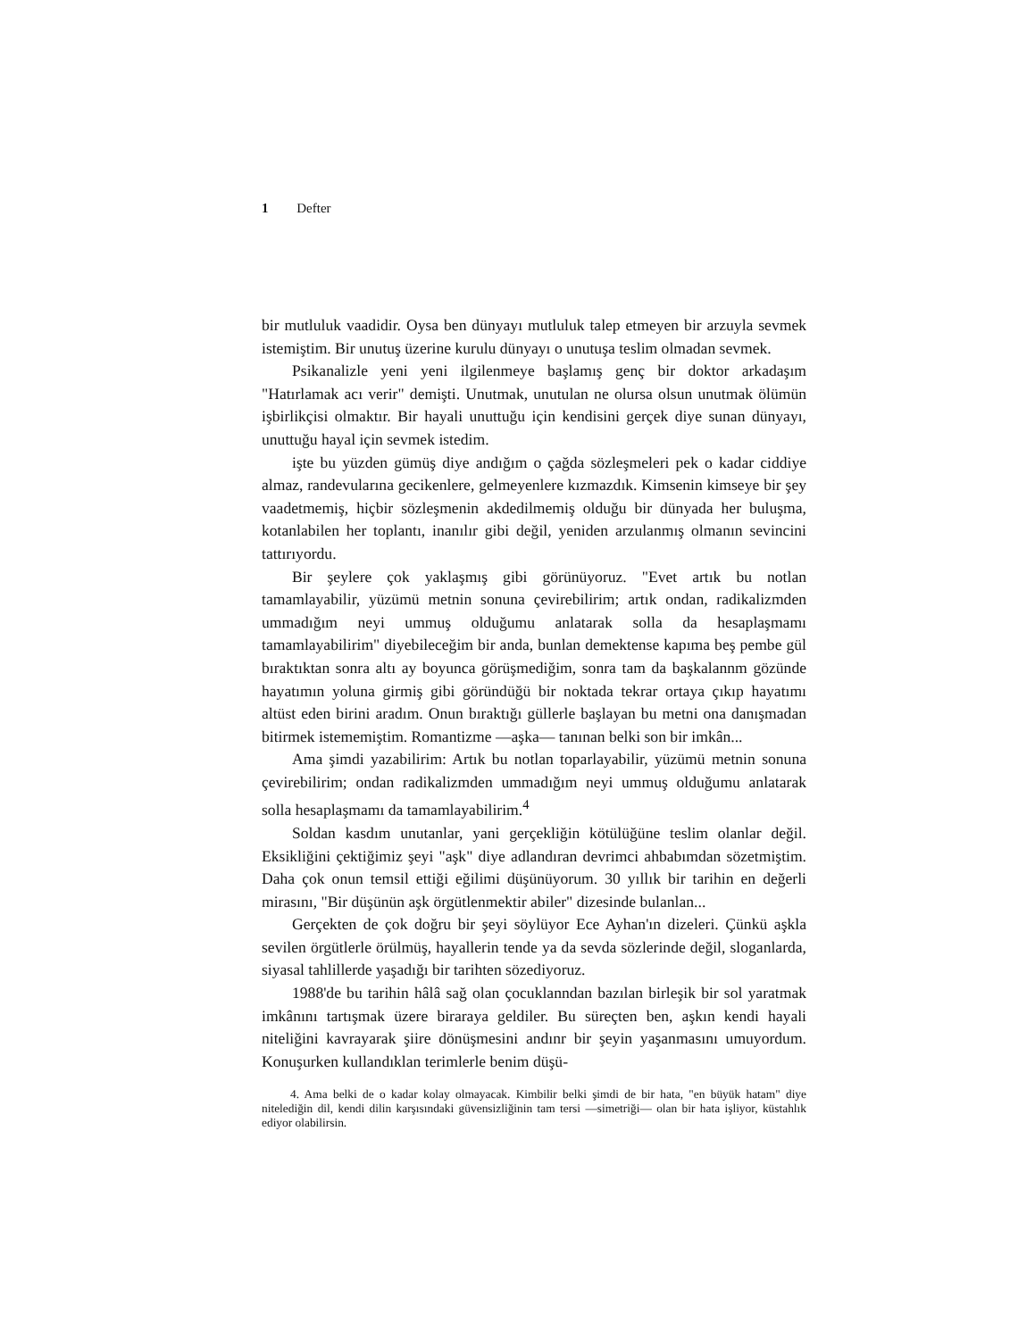1 Defter
bir mutluluk vaadidir. Oysa ben dünyayı mutluluk talep etmeyen bir arzuyla sevmek istemiştim. Bir unutuş üzerine kurulu dünyayı o unutuşa teslim olmadan sevmek.
Psikanalizle yeni yeni ilgilenmeye başlamış genç bir doktor arkadaşım "Hatırlamak acı verir" demişti. Unutmak, unutulan ne olursa olsun unutmak ölümün işbirlikçisi olmaktır. Bir hayali unuttuğu için kendisini gerçek diye sunan dünyayı, unuttuğu hayal için sevmek istedim.
işte bu yüzden gümüş diye andığım o çağda sözleşmeleri pek o kadar ciddiye almaz, randevularına gecikenlere, gelmeyenlere kızmazdık. Kimsenin kimseye bir şey vaadetmemiş, hiçbir sözleşmenin akdedilmemiş olduğu bir dünyada her buluşma, kotanlabilen her toplantı, inanılır gibi değil, yeniden arzulanmış olmanın sevincini tattırıyordu.
Bir şeylere çok yaklaşmış gibi görünüyoruz. "Evet artık bu notlan tamamlayabilir, yüzümü metnin sonuna çevirebilirim; artık ondan, radikalizmden ummadığım neyi ummuş olduğumu anlatarak solla da hesaplaşmamı tamamlayabilirim" diyebileceğim bir anda, bunlan demektense kapıma beş pembe gül bıraktıktan sonra altı ay boyunca görüşmediğim, sonra tam da başkalannm gözünde hayatımın yoluna girmiş gibi göründüğü bir noktada tekrar ortaya çıkıp hayatımı altüst eden birini aradım. Onun bıraktığı güllerle başlayan bu metni ona danışmadan bitirmek istememiştim. Romantizme —aşka— tanınan belki son bir imkân...
Ama şimdi yazabilirim: Artık bu notlan toparlayabilir, yüzümü metnin sonuna çevirebilirim; ondan radikalizmden ummadığım neyi ummuş olduğumu anlatarak solla hesaplaşmamı da tamamlayabilirim.<sup>4</sup>
Soldan kasdım unutanlar, yani gerçekliğin kötülüğüne teslim olanlar değil. Eksikliğini çektiğimiz şeyi "aşk" diye adlandıran devrimci ahbabımdan sözetmiştim. Daha çok onun temsil ettiği eğilimi düşünüyorum. 30 yıllık bir tarihin en değerli mirasını, "Bir düşünün aşk örgütlenmektir abiler" dizesinde bulanlan...
Gerçekten de çok doğru bir şeyi söylüyor Ece Ayhan'ın dizeleri. Çünkü aşkla sevilen örgütlerle örülmüş, hayallerin tende ya da sevda sözlerinde değil, sloganlarda, siyasal tahlillerde yaşadığı bir tarihten sözediyoruz.
1988'de bu tarihin hâlâ sağ olan çocuklanndan bazılan birleşik bir sol yaratmak imkânını tartışmak üzere biraraya geldiler. Bu süreçten ben, aşkın kendi hayali niteliğini kavrayarak şiire dönüşmesini andınr bir şeyin yaşanmasını umuyordum. Konuşurken kullandıklan terimlerle benim düşü-
4. Ama belki de o kadar kolay olmayacak. Kimbilir belki şimdi de bir hata, "en büyük hatam" diye nitelediğin dil, kendi dilin karşısındaki güvensizliğinin tam tersi —simetriği— olan bir hata işliyor, küstahlık ediyor olabilirsin.